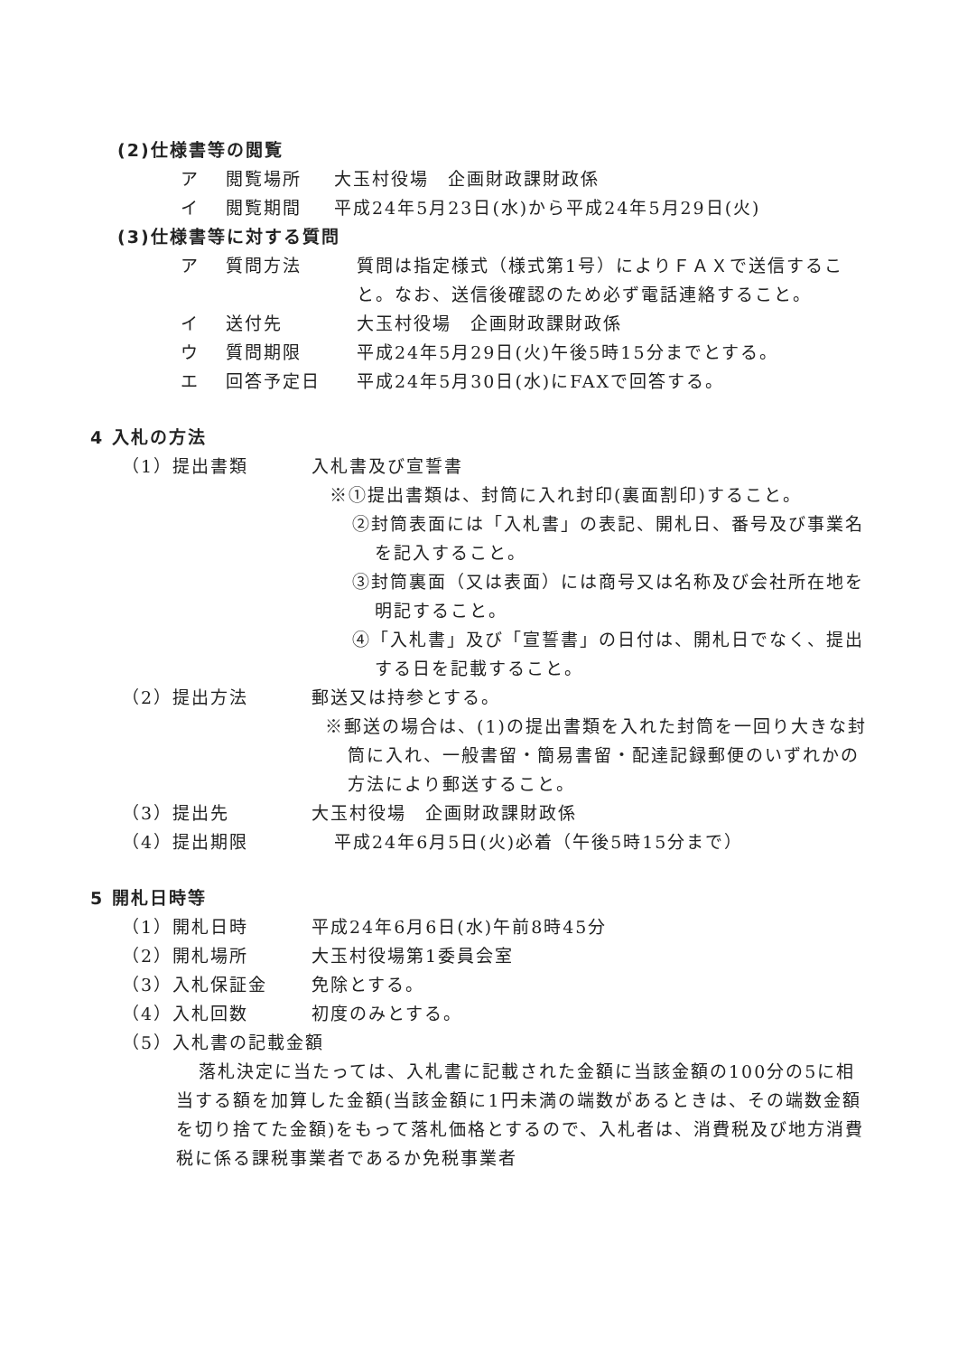(2)仕様書等の閲覧
ア 閲覧場所 大玉村役場　企画財政課財政係
イ 閲覧期間 平成24年5月23日(水)から平成24年5月29日(火)
(3)仕様書等に対する質問
ア 質問方法 質問は指定様式（様式第1号）によりＦＡＸで送信すること。なお、送信後確認のため必ず電話連絡すること。
イ 送付先 大玉村役場　企画財政課財政係
ウ 質問期限 平成24年5月29日(火)午後5時15分までとする。
エ 回答予定日 平成24年5月30日(水)にFAXで回答する。
4 入札の方法
（1）提出書類 入札書及び宣誓書
※①提出書類は、封筒に入れ封印(裏面割印)すること。
②封筒表面には「入札書」の表記、開札日、番号及び事業名を記入すること。
③封筒裏面（又は表面）には商号又は名称及び会社所在地を明記すること。
④「入札書」及び「宣誓書」の日付は、開札日でなく、提出する日を記載すること。
（2）提出方法 郵送又は持参とする。
※郵送の場合は、(1)の提出書類を入れた封筒を一回り大きな封筒に入れ、一般書留・簡易書留・配達記録郵便のいずれかの方法により郵送すること。
（3）提出先 大玉村役場　企画財政課財政係
（4）提出期限 平成24年6月5日(火)必着（午後5時15分まで）
5 開札日時等
（1）開札日時 平成24年6月6日(水)午前8時45分
（2）開札場所 大玉村役場第1委員会室
（3）入札保証金 免除とする。
（4）入札回数 初度のみとする。
（5）入札書の記載金額
落札決定に当たっては、入札書に記載された金額に当該金額の100分の5に相当する額を加算した金額(当該金額に1円未満の端数があるときは、その端数金額を切り捨てた金額)をもって落札価格とするので、入札者は、消費税及び地方消費税に係る課税事業者であるか免税事業者